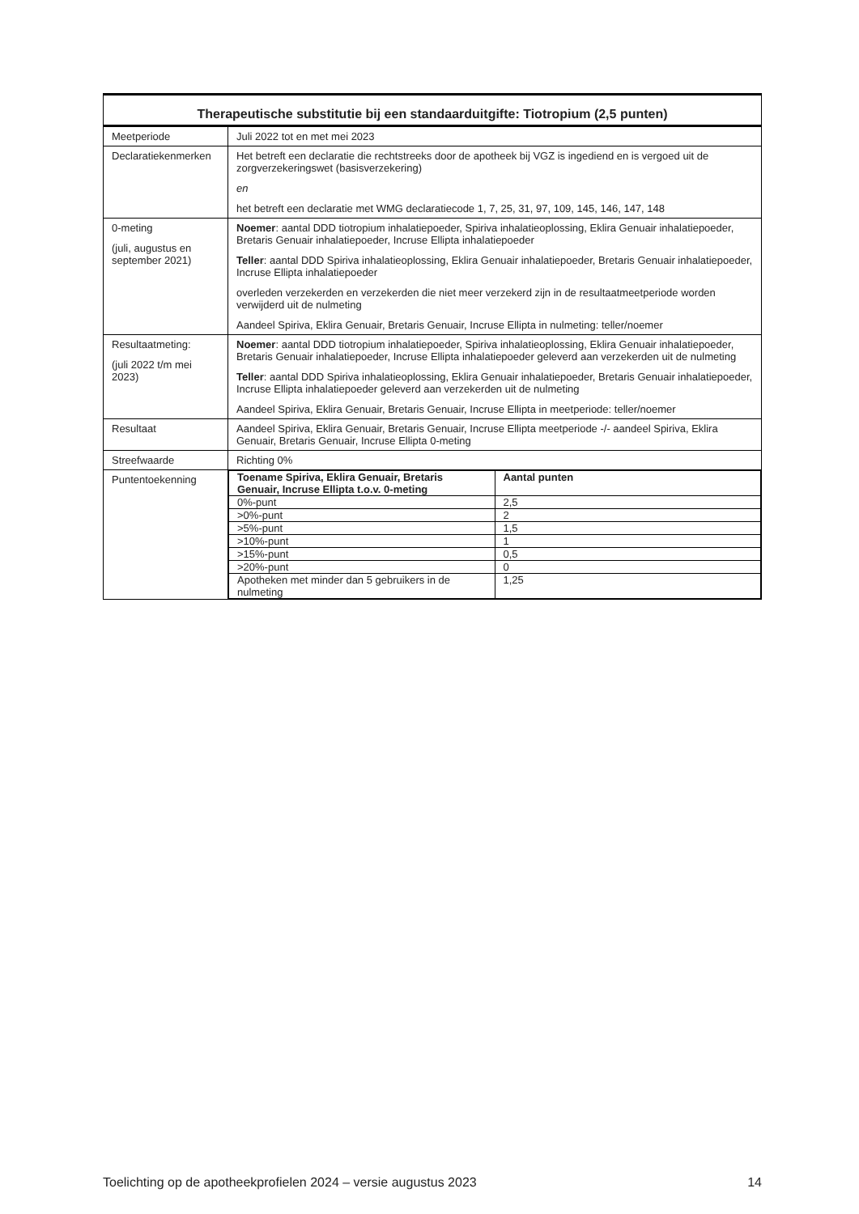| Therapeutische substitutie bij een standaarduitgifte: Tiotropium (2,5 punten) | |
| --- | --- |
| Meetperiode | Juli 2022 tot en met mei 2023 |
| Declaratiekenmerken | Het betreft een declaratie die rechtstreeks door de apotheek bij VGZ is ingediend en is vergoed uit de zorgverzekeringswet (basisverzekering) en het betreft een declaratie met WMG declaratiecode 1, 7, 25, 31, 97, 109, 145, 146, 147, 148 |
| 0-meting (juli, augustus en september 2021) | Noemer : aantal DDD tiotropium inhalatiepoeder, Spiriva inhalatieoplossing, Eklira Genuair inhalatiepoeder, Bretaris Genuair inhalatiepoeder, Incruse Ellipta inhalatiepoeder Teller : aantal DDD Spiriva inhalatieoplossing, Eklira Genuair inhalatiepoeder, Bretaris Genuair inhalatiepoeder, Incruse Ellipta inhalatiepoeder overleden verzekerden en verzekerden die niet meer verzekerd zijn in de resultaatmeetperiode worden verwijderd uit de nulmeting Aandeel Spiriva, Eklira Genuair, Bretaris Genuair, Incruse Ellipta in nulmeting: teller/noemer |
| Resultaatmeting: (juli 2022 t/m mei 2023) | Noemer : aantal DDD tiotropium inhalatiepoeder, Spiriva inhalatieoplossing, Eklira Genuair inhalatiepoeder, Bretaris Genuair inhalatiepoeder, Incruse Ellipta inhalatiepoeder geleverd aan verzekerden uit de nulmeting Teller : aantal DDD Spiriva inhalatieoplossing, Eklira Genuair inhalatiepoeder, Bretaris Genuair inhalatiepoeder, Incruse Ellipta inhalatiepoeder geleverd aan verzekerden uit de nulmeting Aandeel Spiriva, Eklira Genuair, Bretaris Genuair, Incruse Ellipta in meetperiode: teller/noemer |
| Resultaat | Aandeel Spiriva, Eklira Genuair, Bretaris Genuair, Incruse Ellipta meetperiode -/- aandeel Spiriva, Eklira Genuair, Bretaris Genuair, Incruse Ellipta 0-meting |
| Streefwaarde | Richting 0% |
| Puntentoekenning | / Toename Spiriva, Eklira Genuair, Bretaris Genuair, Incruse Ellipta t.o.v. 0-meting / Aantal punten / / 0%-punt / 2,5 / / >0%-punt / 2 / / >5%-punt / 1,5 / / >10%-punt / 1 / / >15%-punt / 0,5 / / >20%-punt / 0 / / Apotheken met minder dan 5 gebruikers in de nulmeting / 1,25 / |
Toelichting op de apotheekprofielen 2024 – versie augustus 2023 14